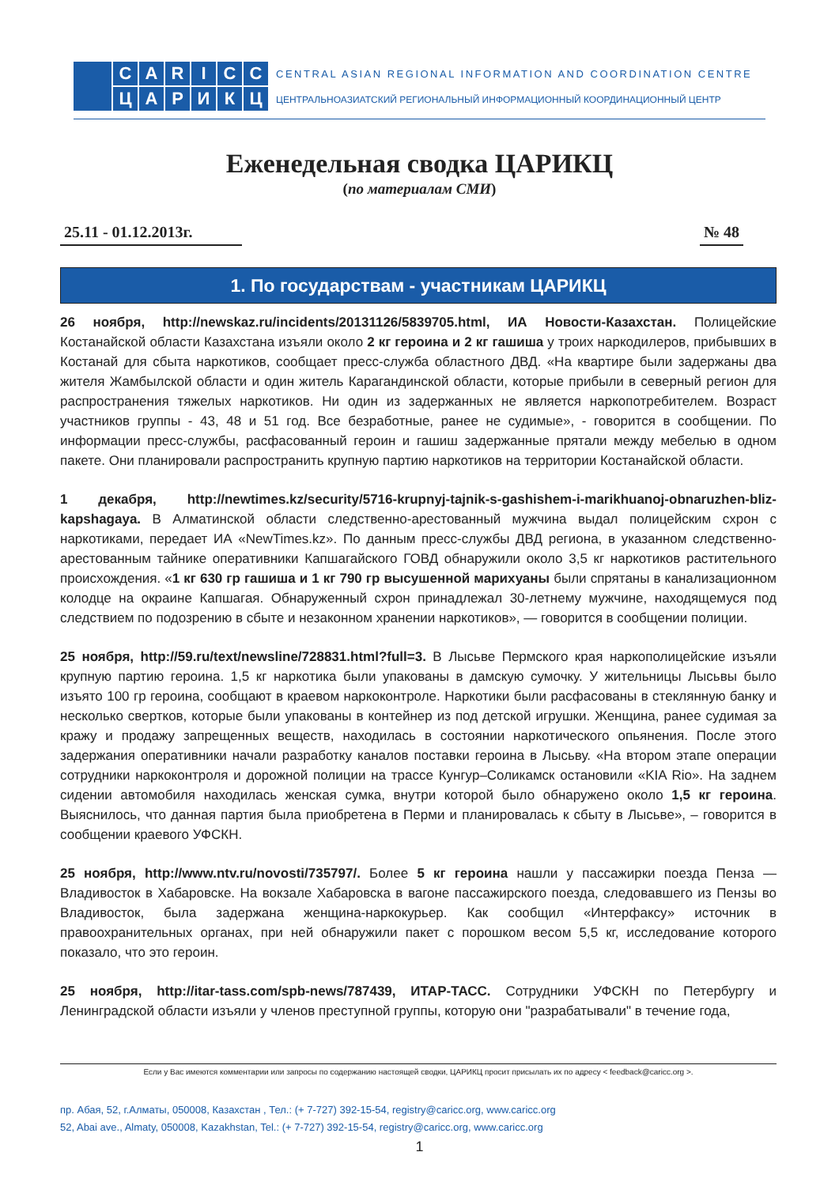CARICCЦАРИКЦ
CENTRAL ASIAN REGIONAL INFORMATION AND COORDINATION CENTRE
ЦЕНТРАЛЬНОАЗИАТСКИЙ РЕГИОНАЛЬНЫЙ ИНФОРМАЦИОННЫЙ КООРДИНАЦИОННЫЙ ЦЕНТР
Еженедельная сводка ЦАРИКЦ
(по материалам СМИ)
25.11 - 01.12.2013г. № 48
1. По государствам - участникам ЦАРИКЦ
26 ноября, http://newskaz.ru/incidents/20131126/5839705.html, ИА Новости-Казахстан. Полицейские Костанайской области Казахстана изъяли около 2 кг героина и 2 кг гашиша у троих наркодилеров, прибывших в Костанай для сбыта наркотиков, сообщает пресс-служба областного ДВД. «На квартире были задержаны два жителя Жамбылской области и один житель Карагандинской области, которые прибыли в северный регион для распространения тяжелых наркотиков. Ни один из задержанных не является наркопотребителем. Возраст участников группы - 43, 48 и 51 год. Все безработные, ранее не судимые», - говорится в сообщении. По информации пресс-службы, расфасованный героин и гашиш задержанные прятали между мебелью в одном пакете. Они планировали распространить крупную партию наркотиков на территории Костанайской области.
1 декабря, http://newtimes.kz/security/5716-krupnyj-tajnik-s-gashishem-i-marikhuanoj-obnaruzhen-bliz-kapshagaya. В Алматинской области следственно-арестованный мужчина выдал полицейским схрон с наркотиками, передает ИА «NewTimes.kz». По данным пресс-службы ДВД региона, в указанном следственно-арестованным тайнике оперативники Капшагайского ГОВД обнаружили около 3,5 кг наркотиков растительного происхождения. «1 кг 630 гр гашиша и 1 кг 790 гр высушенной марихуаны были спрятаны в канализационном колодце на окраине Капшагая. Обнаруженный схрон принадлежал 30-летнему мужчине, находящемуся под следствием по подозрению в сбыте и незаконном хранении наркотиков», — говорится в сообщении полиции.
25 ноября, http://59.ru/text/newsline/728831.html?full=3. В Лысьве Пермского края наркополицейские изъяли крупную партию героина. 1,5 кг наркотика были упакованы в дамскую сумочку. У жительницы Лысьвы было изъято 100 гр героина, сообщают в краевом наркоконтроле. Наркотики были расфасованы в стеклянную банку и несколько свертков, которые были упакованы в контейнер из под детской игрушки. Женщина, ранее судимая за кражу и продажу запрещенных веществ, находилась в состоянии наркотического опьянения. После этого задержания оперативники начали разработку каналов поставки героина в Лысьву. «На втором этапе операции сотрудники наркоконтроля и дорожной полиции на трассе Кунгур–Соликамск остановили «KIA Rio». На заднем сидении автомобиля находилась женская сумка, внутри которой было обнаружено около 1,5 кг героина. Выяснилось, что данная партия была приобретена в Перми и планировалась к сбыту в Лысьве», – говорится в сообщении краевого УФСКН.
25 ноября, http://www.ntv.ru/novosti/735797/. Более 5 кг героина нашли у пассажирки поезда Пенза — Владивосток в Хабаровске. На вокзале Хабаровска в вагоне пассажирского поезда, следовавшего из Пензы во Владивосток, была задержана женщина-наркокурьер. Как сообщил «Интерфаксу» источник в правоохранительных органах, при ней обнаружили пакет с порошком весом 5,5 кг, исследование которого показало, что это героин.
25 ноября, http://itar-tass.com/spb-news/787439, ИТАР-ТАСС. Сотрудники УФСКН по Петербургу и Ленинградской области изъяли у членов преступной группы, которую они "разрабатывали" в течение года,
Если у Вас имеются комментарии или запросы по содержанию настоящей сводки, ЦАРИКЦ просит присылать их по адресу < feedback@caricc.org >.
пр. Абая, 52, г.Алматы, 050008, Казахстан , Тел.: (+ 7-727) 392-15-54, registry@caricc.org, www.caricc.org
52, Abai ave., Almaty, 050008, Kazakhstan, Tel.: (+ 7-727) 392-15-54, registry@caricc.org, www.caricc.org
1